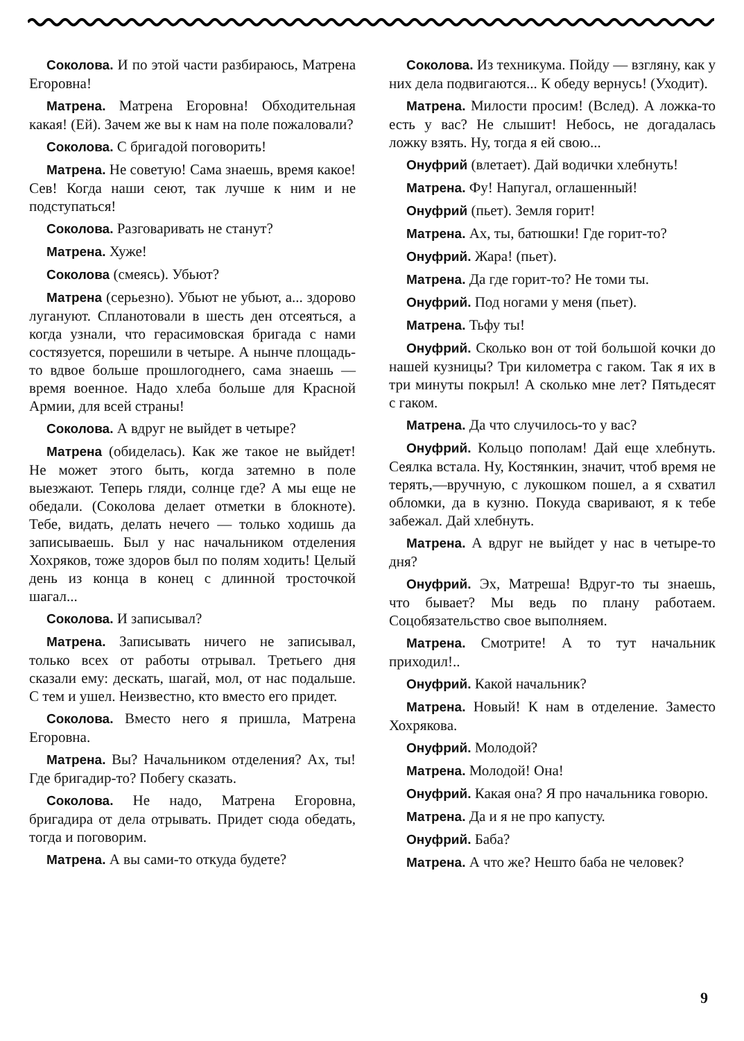Соколова. И по этой части разбираюсь, Матрена Егоровна!
Матрена. Матрена Егоровна! Обходительная какая! (Ей). Зачем же вы к нам на поле пожаловали?
Соколова. С бригадой поговорить!
Матрена. Не советую! Сама знаешь, время какое! Сев! Когда наши сеют, так лучше к ним и не подступаться!
Соколова. Разговаривать не станут?
Матрена. Хуже!
Соколова (смеясь). Убьют?
Матрена (серьезно). Убьют не убьют, а... здорово лугануют. Спланотовали в шесть ден отсеяться, а когда узнали, что герасимовская бригада с нами состязуется, порешили в четыре. А нынче площадь-то вдвое больше прошлогоднего, сама знаешь — время военное. Надо хлеба больше для Красной Армии, для всей страны!
Соколова. А вдруг не выйдет в четыре?
Матрена (обиделась). Как же такое не выйдет! Не может этого быть, когда затемно в поле выезжают. Теперь гляди, солнце где? А мы еще не обедали. (Соколова делает отметки в блокноте). Тебе, видать, делать нечего — только ходишь да записываешь. Был у нас начальником отделения Хохряков, тоже здоров был по полям ходить! Целый день из конца в конец с длинной тросточкой шагал...
Соколова. И записывал?
Матрена. Записывать ничего не записывал, только всех от работы отрывал. Третьего дня сказали ему: дескать, шагай, мол, от нас подальше. С тем и ушел. Неизвестно, кто вместо его придет.
Соколова. Вместо него я пришла, Матрена Егоровна.
Матрена. Вы? Начальником отделения? Ах, ты! Где бригадир-то? Побегу сказать.
Соколова. Не надо, Матрена Егоровна, бригадира от дела отрывать. Придет сюда обедать, тогда и поговорим.
Матрена. А вы сами-то откуда будете?
Соколова. Из техникума. Пойду — взгляну, как у них дела подвигаются... К обеду вернусь! (Уходит).
Матрена. Милости просим! (Вслед). А ложка-то есть у вас? Не слышит! Небось, не догадалась ложку взять. Ну, тогда я ей свою...
Онуфрий (влетает). Дай водички хлебнуть!
Матрена. Фу! Напугал, оглашенный!
Онуфрий (пьет). Земля горит!
Матрена. Ах, ты, батюшки! Где горит-то?
Онуфрий. Жара! (пьет).
Матрена. Да где горит-то? Не томи ты.
Онуфрий. Под ногами у меня (пьет).
Матрена. Тьфу ты!
Онуфрий. Сколько вон от той большой кочки до нашей кузницы? Три километра с гаком. Так я их в три минуты покрыл! А сколько мне лет? Пятьдесят с гаком.
Матрена. Да что случилось-то у вас?
Онуфрий. Кольцо пополам! Дай еще хлебнуть. Сеялка встала. Ну, Костянкин, значит, чтоб время не терять,—вручную, с лукошком пошел, а я схватил обломки, да в кузню. Покуда сваривают, я к тебе забежал. Дай хлебнуть.
Матрена. А вдруг не выйдет у нас в четыре-то дня?
Онуфрий. Эх, Матреша! Вдруг-то ты знаешь, что бывает? Мы ведь по плану работаем. Соцобязательство свое выполняем.
Матрена. Смотрите! А то тут начальник приходил!..
Онуфрий. Какой начальник?
Матрена. Новый! К нам в отделение. Заместо Хохрякова.
Онуфрий. Молодой?
Матрена. Молодой! Она!
Онуфрий. Какая она? Я про начальника говорю.
Матрена. Да и я не про капусту.
Онуфрий. Баба?
Матрена. А что же? Нешто баба не человек?
9